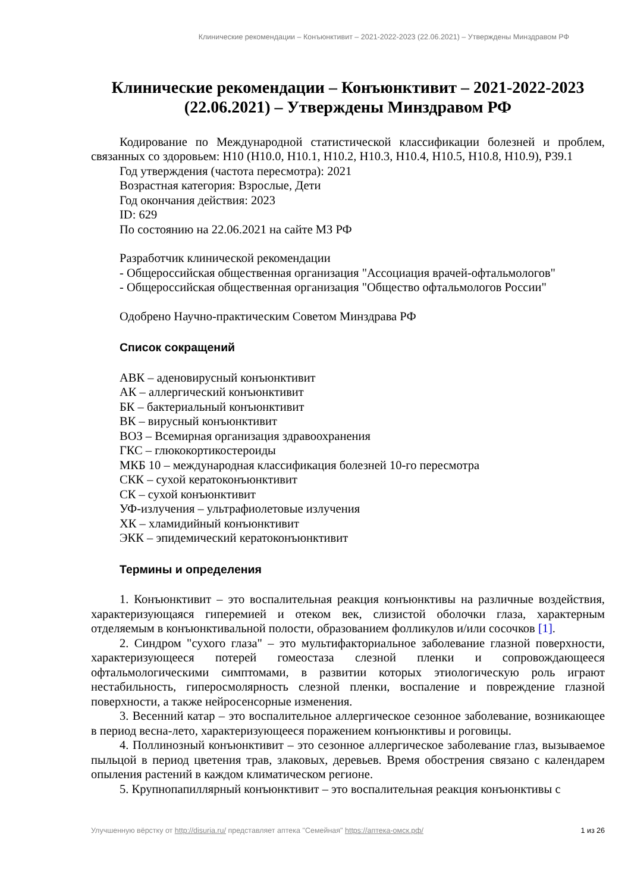Клинические рекомендации – Конъюнктивит – 2021-2022-2023 (22.06.2021) – Утверждены Минздравом РФ
Клинические рекомендации – Конъюнктивит – 2021-2022-2023 (22.06.2021) – Утверждены Минздравом РФ
Кодирование по Международной статистической классификации болезней и проблем, связанных со здоровьем: H10 (H10.0, H10.1, H10.2, H10.3, H10.4, H10.5, H10.8, H10.9), P39.1
Год утверждения (частота пересмотра): 2021
Возрастная категория: Взрослые, Дети
Год окончания действия: 2023
ID: 629
По состоянию на 22.06.2021 на сайте МЗ РФ
Разработчик клинической рекомендации
- Общероссийская общественная организация "Ассоциация врачей-офтальмологов"
- Общероссийская общественная организация "Общество офтальмологов России"
Одобрено Научно-практическим Советом Минздрава РФ
Список сокращений
АВК – аденовирусный конъюнктивит
АК – аллергический конъюнктивит
БК – бактериальный конъюнктивит
ВК – вирусный конъюнктивит
ВОЗ – Всемирная организация здравоохранения
ГКС – глюкокортикостероиды
МКБ 10 – международная классификация болезней 10-го пересмотра
СКК – сухой кератоконъюнктивит
СК – сухой конъюнктивит
УФ-излучения – ультрафиолетовые излучения
ХК – хламидийный конъюнктивит
ЭКК – эпидемический кератоконъюнктивит
Термины и определения
1. Конъюнктивит – это воспалительная реакция конъюнктивы на различные воздействия, характеризующаяся гиперемией и отеком век, слизистой оболочки глаза, характерным отделяемым в конъюнктивальной полости, образованием фолликулов и/или сосочков [1].
2. Синдром "сухого глаза" – это мультифакториальное заболевание глазной поверхности, характеризующееся потерей гомеостаза слезной пленки и сопровождающееся офтальмологическими симптомами, в развитии которых этиологическую роль играют нестабильность, гиперосмолярность слезной пленки, воспаление и повреждение глазной поверхности, а также нейросенсорные изменения.
3. Весенний катар – это воспалительное аллергическое сезонное заболевание, возникающее в период весна-лето, характеризующееся поражением конъюнктивы и роговицы.
4. Поллинозный конъюнктивит – это сезонное аллергическое заболевание глаз, вызываемое пыльцой в период цветения трав, злаковых, деревьев. Время обострения связано с календарем опыления растений в каждом климатическом регионе.
5. Крупнопапиллярный конъюнктивит – это воспалительная реакция конъюнктивы с
Улучшенную вёрстку от http://disuria.ru/ представляет аптека "Семейная" https://аптека-омск.рф/ 1 из 26